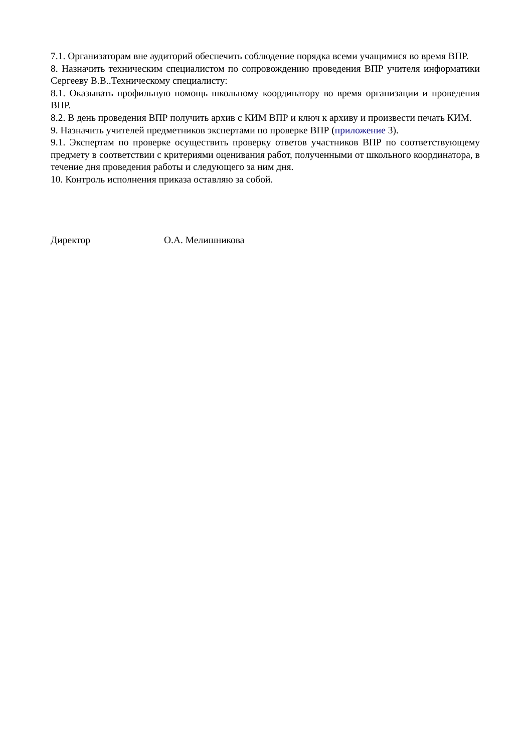7.1. Организаторам вне аудиторий обеспечить соблюдение порядка всеми учащимися во время ВПР.
8. Назначить техническим специалистом по сопровождению проведения ВПР учителя информатики Сергееву В.В..Техническому специалисту:
8.1. Оказывать профильную помощь школьному координатору во время организации и проведения ВПР.
8.2. В день проведения ВПР получить архив с КИМ ВПР и ключ к архиву и произвести печать КИМ.
9. Назначить учителей предметников экспертами по проверке ВПР (приложение 3).
9.1. Экспертам по проверке осуществить проверку ответов участников ВПР по соответствующему предмету в соответствии с критериями оценивания работ, полученными от школьного координатора, в течение дня проведения работы и следующего за ним дня.
10. Контроль исполнения приказа оставляю за собой.
Директор О.А. Мелишникова